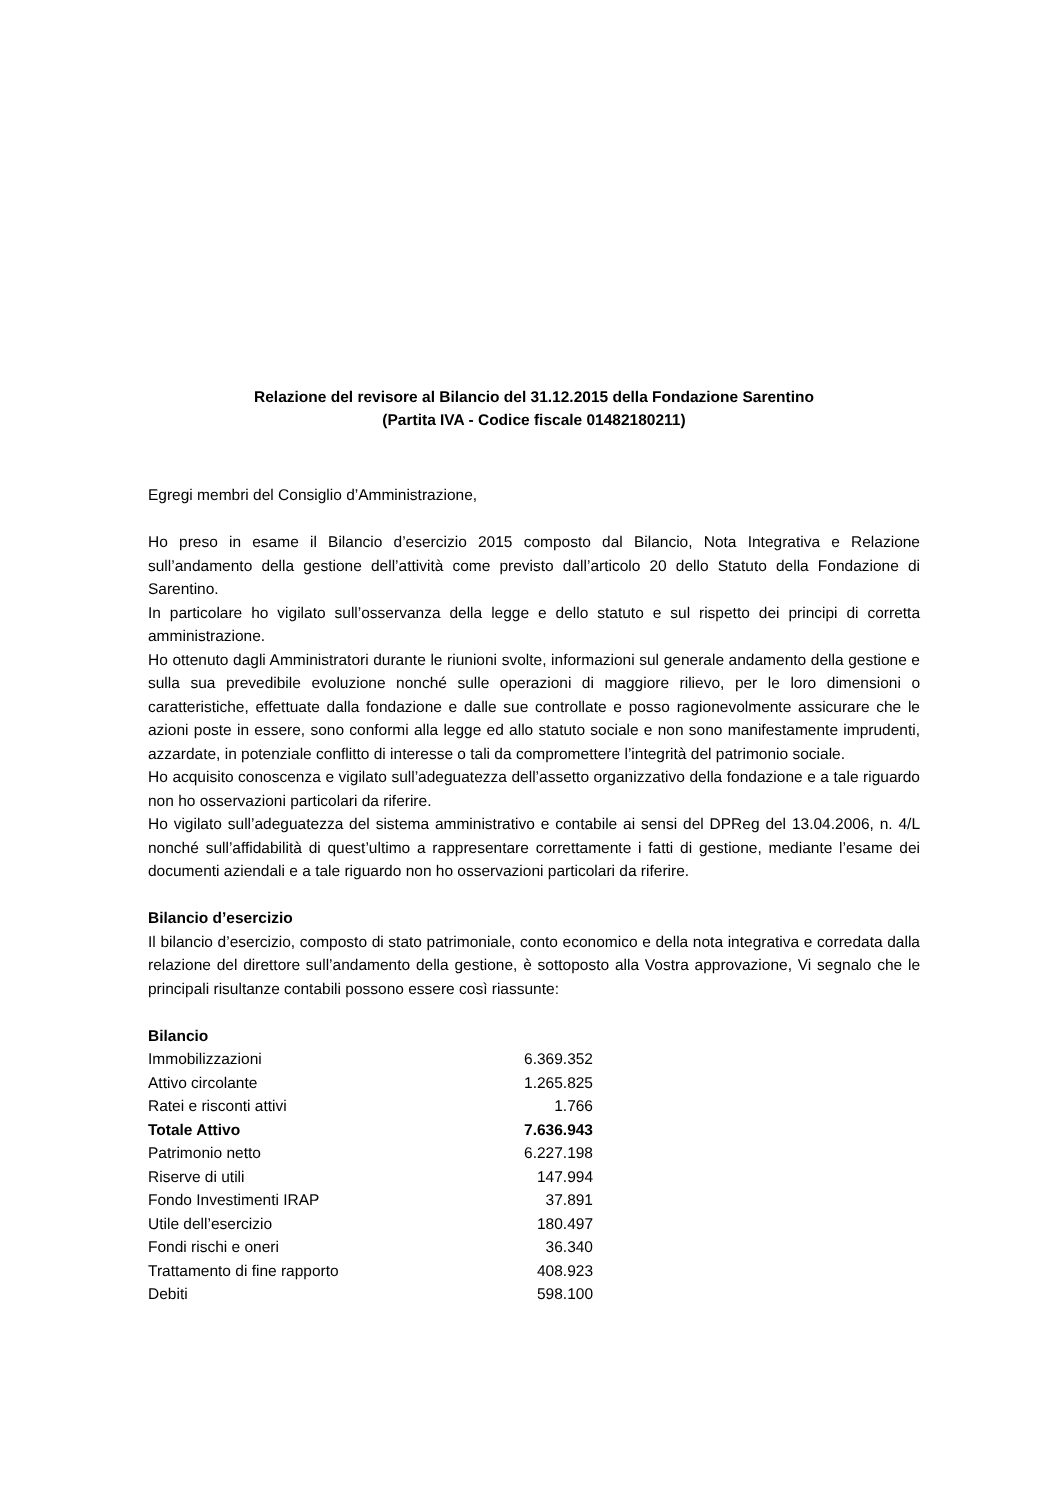Relazione del revisore al Bilancio del 31.12.2015 della Fondazione Sarentino
(Partita IVA - Codice fiscale 01482180211)
Egregi membri del Consiglio d’Amministrazione,
Ho preso in esame il Bilancio d’esercizio 2015 composto dal Bilancio, Nota Integrativa e Relazione sull’andamento della gestione dell’attività come previsto dall’articolo 20 dello Statuto della Fondazione di Sarentino.
In particolare ho vigilato sull’osservanza della legge e dello statuto e sul rispetto dei principi di corretta amministrazione.
Ho ottenuto dagli Amministratori durante le riunioni svolte, informazioni sul generale andamento della gestione e sulla sua prevedibile evoluzione nonché sulle operazioni di maggiore rilievo, per le loro dimensioni o caratteristiche, effettuate dalla fondazione e dalle sue controllate e posso ragionevolmente assicurare che le azioni poste in essere, sono conformi alla legge ed allo statuto sociale e non sono manifestamente imprudenti, azzardate, in potenziale conflitto di interesse o tali da compromettere l’integrità del patrimonio sociale.
Ho acquisito conoscenza e vigilato sull’adeguatezza dell’assetto organizzativo della fondazione e a tale riguardo non ho osservazioni particolari da riferire.
Ho vigilato sull’adeguatezza del sistema amministrativo e contabile ai sensi del DPReg del 13.04.2006, n. 4/L nonché sull’affidabilità di quest’ultimo a rappresentare correttamente i fatti di gestione, mediante l’esame dei documenti aziendali e a tale riguardo non ho osservazioni particolari da riferire.
Bilancio d’esercizio
Il bilancio d’esercizio, composto di stato patrimoniale, conto economico e della nota integrativa e corredata dalla relazione del direttore sull’andamento della gestione, è sottoposto alla Vostra approvazione, Vi segnalo che le principali risultanze contabili possono essere così riassunte:
| Bilancio | |
| Immobilizzazioni | 6.369.352 |
| Attivo circolante | 1.265.825 |
| Ratei e risconti attivi | 1.766 |
| Totale Attivo | 7.636.943 |
| Patrimonio netto | 6.227.198 |
| Riserve di utili | 147.994 |
| Fondo Investimenti IRAP | 37.891 |
| Utile dell’esercizio | 180.497 |
| Fondi rischi e oneri | 36.340 |
| Trattamento di fine rapporto | 408.923 |
| Debiti | 598.100 |